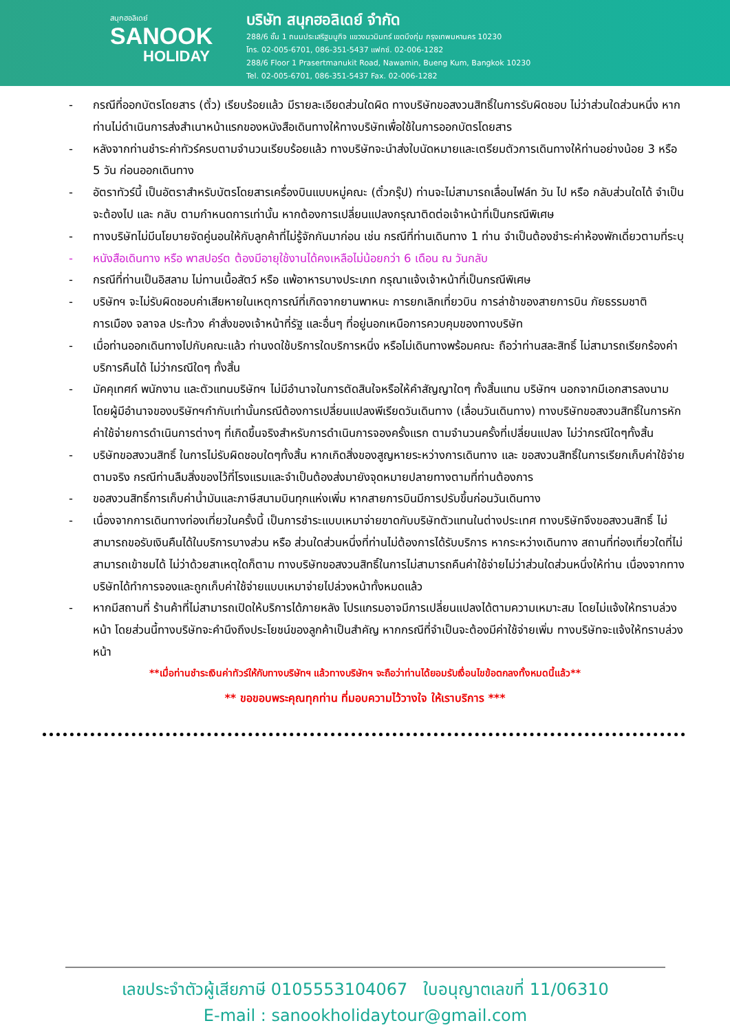สนุกฮอลิเดย์
SANOOK
HOLIDAY
บริษัท สนุกฮอลิเดย์ จำกัด
288/6 ชั้น 1 ถนนประเสริฐมนูกิจ แขวงนวมินทร์ เขตบึงกุ่ม กรุงเทพมหานคร 10230
โทร. 02-005-6701, 086-351-5437 แฟกซ์. 02-006-1282
288/6 Floor 1 Prasertmanukit Road, Nawamin, Bueng Kum, Bangkok 10230
Tel. 02-005-6701, 086-351-5437 Fax. 02-006-1282
- กรณีที่ออกบัตรโดยสาร (ตั๋ว) เรียบร้อยแล้ว มีรายละเอียดส่วนใดผิด ทางบริษัทขอสงวนสิทธิ์ในการรับผิดชอบ ไม่ว่าส่วนใดส่วนหนึ่ง หากท่านไม่ดำเนินการส่งสำเนาหน้าแรกของหนังสือเดินทางให้ทางบริษัทเพื่อใช้ในการออกบัตรโดยสาร
- หลังจากท่านชำระค่าทัวร์ครบตามจำนวนเรียบร้อยแล้ว ทางบริษัทจะนำส่งใบนัดหมายและเตรียมตัวการเดินทางให้ท่านอย่างน้อย 3 หรือ 5 วัน ก่อนออกเดินทาง
- อัตราทัวร์นี้ เป็นอัตราสำหรับบัตรโดยสารเครื่องบินแบบหมู่คณะ (ตั๋วกรุ๊ป) ท่านจะไม่สามารถเลื่อนไฟล์ท วัน ไป หรือ กลับส่วนใดได้ จำเป็นจะต้องไป และ กลับ ตามกำหนดการเท่านั้น หากต้องการเปลี่ยนแปลงกรุณาติดต่อเจ้าหน้าที่เป็นกรณีพิเศษ
- ทางบริษัทไม่มีนโยบายจัดคู่นอนให้กับลูกค้าที่ไม่รู้จักกันมาก่อน เช่น กรณีที่ท่านเดินทาง 1 ท่าน จำเป็นต้องชำระค่าห้องพักเดี่ยวตามที่ระบุ
- หนังสือเดินทาง หรือ พาสปอร์ต ต้องมีอายุใช้งานได้คงเหลือไม่น้อยกว่า 6 เดือน ณ วันกลับ
- กรณีที่ท่านเป็นอิสลาม ไม่ทานเนื้อสัตว์ หรือ แพ้อาหารบางประเภท กรุณาแจ้งเจ้าหน้าที่เป็นกรณีพิเศษ
- บริษัทฯ จะไม่รับผิดชอบค่าเสียหายในเหตุการณ์ที่เกิดจากยานพาหนะ การยกเลิกเที่ยวบิน การล่าช้าของสายการบิน ภัยธรรมชาติ การเมือง จลาจล ประท้วง คำสั่งของเจ้าหน้าที่รัฐ และอื่นๆ ที่อยู่นอกเหนือการควบคุมของทางบริษัท
- เมื่อท่านออกเดินทางไปกับคณะแล้ว ท่านงดใช้บริการใดบริการหนึ่ง หรือไม่เดินทางพร้อมคณะ ถือว่าท่านสละสิทธิ์ ไม่สามารถเรียกร้องค่าบริการคืนได้ ไม่ว่ากรณีใดๆ ทั้งสิ้น
- มัคคุเทศก์ พนักงาน และตัวแทนบริษัทฯ ไม่มีอำนาจในการตัดสินใจหรือให้คำสัญญาใดๆ ทั้งสิ้นแทน บริษัทฯ นอกจากมีเอกสารลงนามโดยผู้มีอำนาจของบริษัทฯกำกับเท่านั้นกรณีต้องการเปลี่ยนแปลงพีเรียดวันเดินทาง (เลื่อนวันเดินทาง) ทางบริษัทขอสงวนสิทธิ์ในการหักค่าใช้จ่ายการดำเนินการต่างๆ ที่เกิดขึ้นจริงสำหรับการดำเนินการจองครั้งแรก ตามจำนวนครั้งที่เปลี่ยนแปลง ไม่ว่ากรณีใดๆทั้งสิ้น
- บริษัทขอสงวนสิทธิ์ ในการไม่รับผิดชอบใดๆทั้งสิ้น หากเกิดสิ่งของสูญหายระหว่างการเดินทาง และ ขอสงวนสิทธิ์ในการเรียกเก็บค่าใช้จ่ายตามจริง กรณีท่านลืมสิ่งของไว้ที่โรงแรมและจำเป็นต้องส่งมายังจุดหมายปลายทางตามที่ท่านต้องการ
- ขอสงวนสิทธิ์การเก็บค่าน้ำมันและภาษีสนามบินทุกแห่งเพิ่ม หากสายการบินมีการปรับขึ้นก่อนวันเดินทาง
- เนื่องจากการเดินทางท่องเที่ยวในครั้งนี้ เป็นการชำระแบบเหมาจ่ายขาดกับบริษัทตัวแทนในต่างประเทศ ทางบริษัทจึงขอสงวนสิทธิ์ ไม่สามารถขอรับเงินคืนได้ในบริการบางส่วน หรือ ส่วนใดส่วนหนึ่งที่ท่านไม่ต้องการได้รับบริการ หากระหว่างเดินทาง สถานที่ท่องเที่ยวใดที่ไม่สามารถเข้าชมได้ ไม่ว่าด้วยสาเหตุใดก็ตาม ทางบริษัทขอสงวนสิทธิ์ในการไม่สามารถคืนค่าใช้จ่ายไม่ว่าส่วนใดส่วนหนึ่งให้ท่าน เนื่องจากทางบริษัทได้ทำการจองและถูกเก็บค่าใช้จ่ายแบบเหมาจ่ายไปล่วงหน้าทั้งหมดแล้ว
- หากมีสถานที่ ร้านค้าที่ไม่สามารถเปิดให้บริการได้ภายหลัง โปรแกรมอาจมีการเปลี่ยนแปลงได้ตามความเหมาะสม โดยไม่แจ้งให้ทราบล่วงหน้า โดยส่วนนี้ทางบริษัทจะคำนึงถึงประโยชน์ของลูกค้าเป็นสำคัญ หากกรณีที่จำเป็นจะต้องมีค่าใช้จ่ายเพิ่ม ทางบริษัทจะแจ้งให้ทราบล่วงหน้า
**เมื่อท่านชำระเงินค่าทัวร์ให้กับทางบริษัทฯ แล้วทางบริษัทฯ จะถือว่าท่านได้ยอมรับเงื่อนไขข้อตกลงทั้งหมดนี้แล้ว**
** ขอขอบพระคุณทุกท่าน ที่มอบความไว้วางใจ ให้เราบริการ ***
เลขประจำตัวผู้เสียภาษี 0105553104067 ใบอนุญาตเลขที่ 11/06310
E-mail : sanookholidaytour@gmail.com